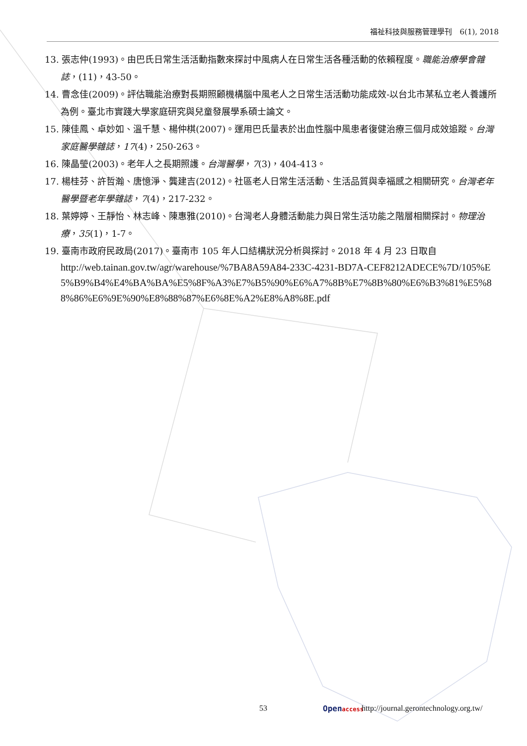福祉科技與服務管理學刊　6(1), 2018
13. 張志仲(1993)。由巴氏日常生活活動指數來探討中風病人在日常生活各種活動的依賴程度。職能治療學會雜誌，(11)，43-50。
14. 曹念佳(2009)。評估職能治療對長期照顧機構腦中風老人之日常生活活動功能成效-以台北市某私立老人養護所為例。臺北市實踐大學家庭研究與兒童發展學系碩士論文。
15. 陳佳鳳、卓妙如、溫千慧、楊仲棋(2007)。運用巴氏量表於出血性腦中風患者復健治療三個月成效追蹤。台灣家庭醫學雜誌，17(4)，250-263。
16. 陳晶瑩(2003)。老年人之長期照護。台灣醫學，7(3)，404-413。
17. 楊桂芬、許哲瀚、唐憶淨、龔建吉(2012)。社區老人日常生活活動、生活品質與幸福感之相關研究。台灣老年醫學暨老年學雜誌，7(4)，217-232。
18. 葉婷婷、王靜怡、林志峰、陳惠雅(2010)。台灣老人身體活動能力與日常生活功能之階層相關探討。物理治療，35(1)，1-7。
19. 臺南市政府民政局(2017)。臺南市 105 年人口結構狀況分析與探討。2018 年 4 月 23 日取自
http://web.tainan.gov.tw/agr/warehouse/%7BA8A59A84-233C-4231-BD7A-CEF8212ADECE%7D/105%E5%B9%B4%E4%BA%BA%E5%8F%A3%E7%B5%90%E6%A7%8B%E7%8B%80%E6%B3%81%E5%88%86%E6%9E%90%E8%88%87%E6%8E%A2%E8%A8%8E.pdf
53 Openaccess http://journal.gerontechnology.org.tw/